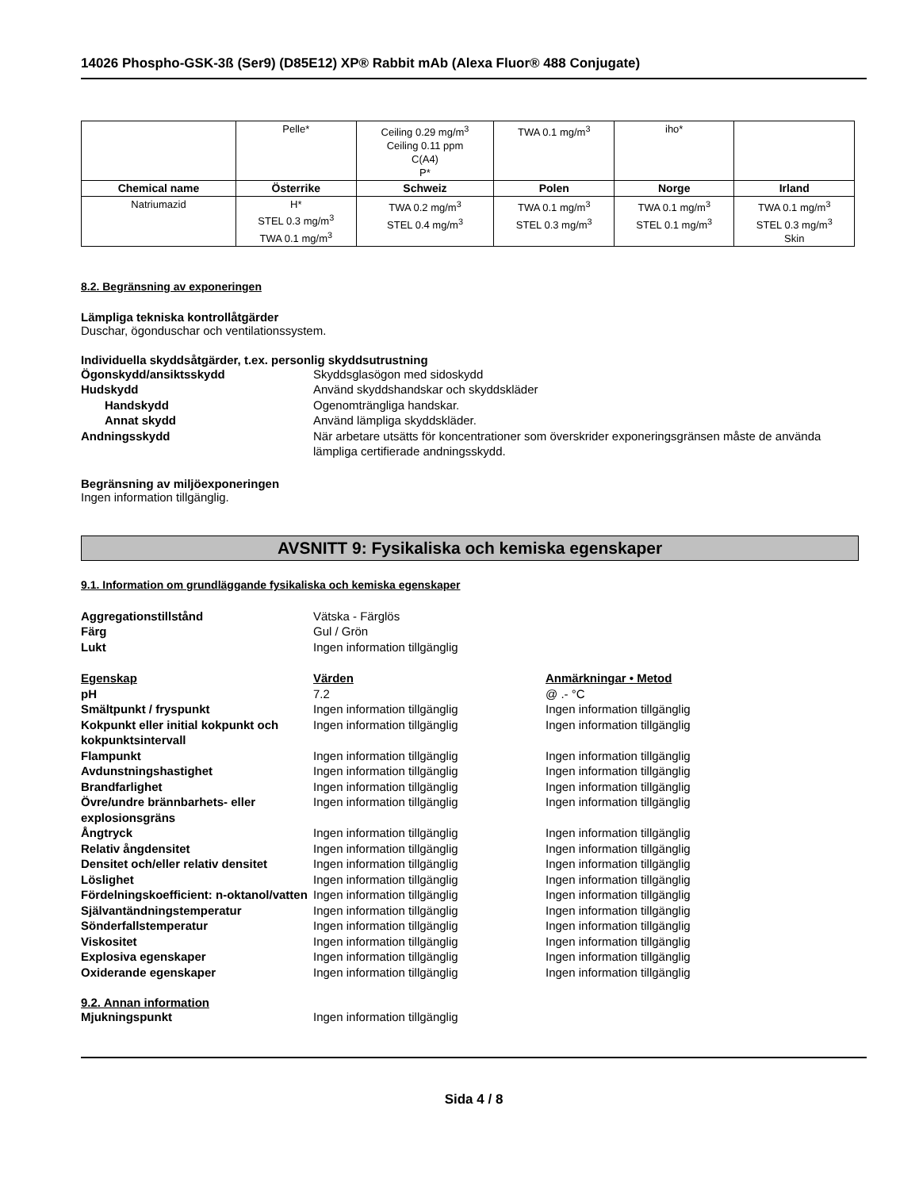14026 Phospho-GSK-3ß (Ser9) (D85E12) XP® Rabbit mAb (Alexa Fluor® 488 Conjugate)
| | Pelle* | Ceiling 0.29 mg/m<sup>3</sup> Ceiling 0.11 ppm C(A4) P* | TWA 0.1 mg/m<sup>3</sup> | iho* | |
| Chemical name | Österrike | Schweiz | Polen | Norge | Irland |
| Natriumazid | H* STEL 0.3 mg/m<sup>3</sup> TWA 0.1 mg/m<sup>3</sup> | TWA 0.2 mg/m<sup>3</sup> STEL 0.4 mg/m<sup>3</sup> | TWA 0.1 mg/m<sup>3</sup> STEL 0.3 mg/m<sup>3</sup> | TWA 0.1 mg/m<sup>3</sup> STEL 0.1 mg/m<sup>3</sup> | TWA 0.1 mg/m<sup>3</sup> STEL 0.3 mg/m<sup>3</sup> Skin |
8.2. Begränsning av exponeringen
Lämpliga tekniska kontrollåtgärder
Duschar, ögonduschar och ventilationssystem.
Individuella skyddsåtgärder, t.ex. personlig skyddsutrustning
Ögonskydd/ansiktsskydd Skyddsglasögon med sidoskydd
Hudskydd Använd skyddshandskar och skyddskläder
Handskydd Ogenomträngliga handskar.
Annat skydd Använd lämpliga skyddskläder.
Andningsskydd När arbetare utsätts för koncentrationer som överskrider exponeringsgränsen måste de använda lämpliga certifierade andningsskydd.
Begränsning av miljöexponeringen
Ingen information tillgänglig.
AVSNITT 9: Fysikaliska och kemiska egenskaper
9.1. Information om grundläggande fysikaliska och kemiska egenskaper
Aggregationstillstånd Vätska - Färglös
Färg Gul / Grön
Lukt Ingen information tillgänglig
Egenskap Värden Anmärkningar • Metod
pH 7.2 @ .- °C
Smältpunkt / fryspunkt Ingen information tillgänglig Ingen information tillgänglig
Kokpunkt eller initial kokpunkt och kokpunktsintervall
Ingen information tillgänglig Ingen information tillgänglig
Flampunkt Ingen information tillgänglig Ingen information tillgänglig
Avdunstningshastighet Ingen information tillgänglig Ingen information tillgänglig
Brandfarlighet Ingen information tillgänglig Ingen information tillgänglig
Övre/undre brännbarhets- eller explosionsgräns
Ingen information tillgänglig Ingen information tillgänglig
Ångtryck Ingen information tillgänglig Ingen information tillgänglig
Relativ ångdensitet Ingen information tillgänglig Ingen information tillgänglig
Densitet och/eller relativ densitet
Ingen information tillgänglig Ingen information tillgänglig
Löslighet Ingen information tillgänglig Ingen information tillgänglig
Fördelningskoefficient: n-oktanol/vatten
Ingen information tillgänglig Ingen information tillgänglig
Självantändningstemperatur Ingen information tillgänglig Ingen information tillgänglig
Sönderfallstemperatur Ingen information tillgänglig Ingen information tillgänglig
Viskositet Ingen information tillgänglig Ingen information tillgänglig
Explosiva egenskaper Ingen information tillgänglig Ingen information tillgänglig
Oxiderande egenskaper Ingen information tillgänglig Ingen information tillgänglig
9.2. Annan information
Mjukningspunkt Ingen information tillgänglig
Sida 4 / 8